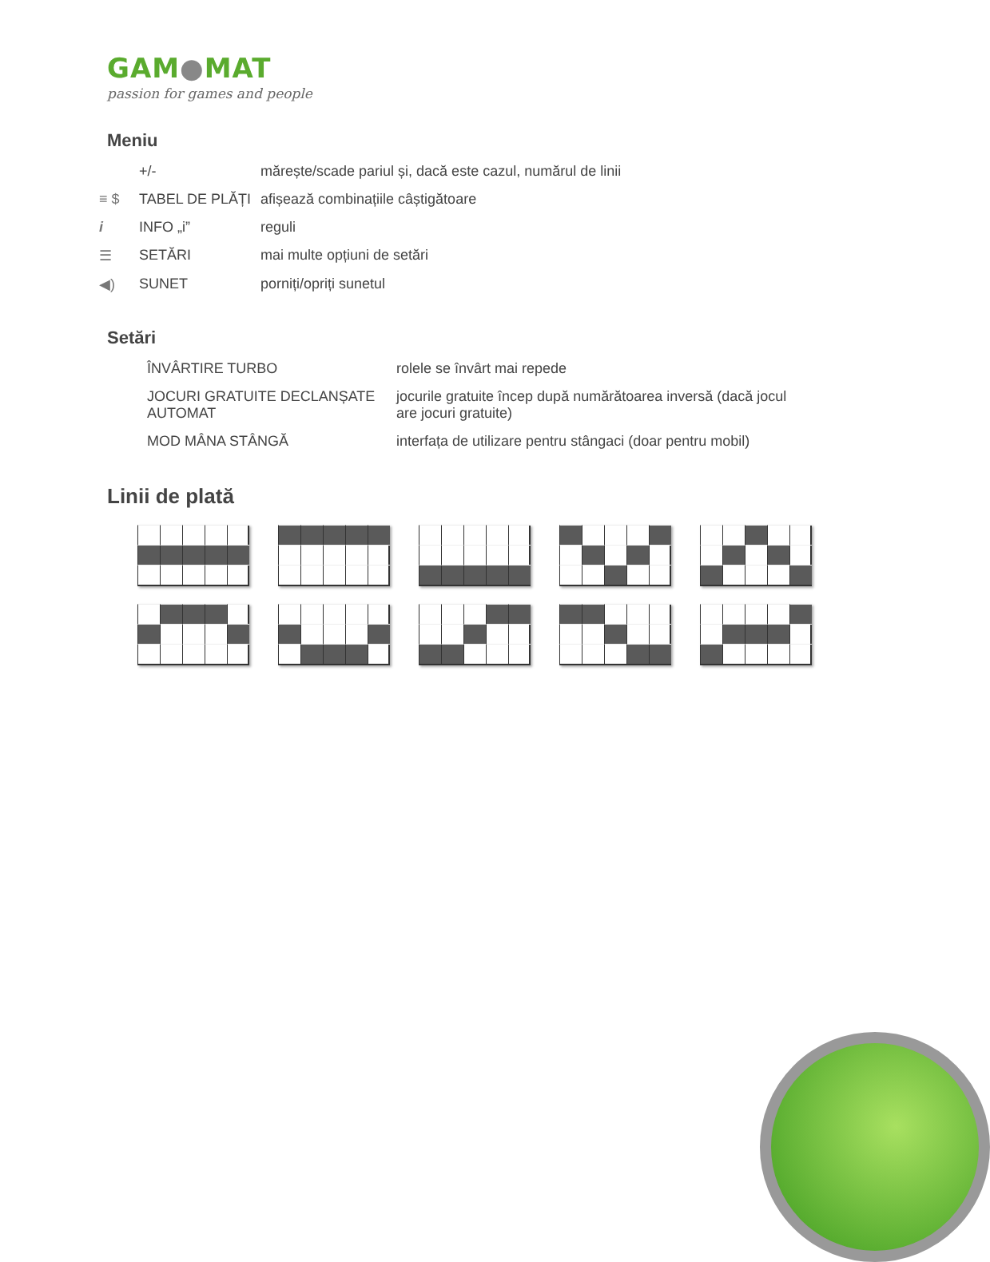GAM●MAT
passion for games and people
Meniu
| | +/- | mărește/scade pariul și, dacă este cazul, numărul de linii |
| ≡ $ | TABEL DE PLĂȚI | afișează combinațiile câștigătoare |
| i | INFO „i” | reguli |
| ☰ | SETĂRI | mai multe opțiuni de setări |
| ◀) | SUNET | porniți/opriți sunetul |
Setări
| ÎNVÂRTIRE TURBO | rolele se învârt mai repede |
| JOCURI GRATUITE DECLANȘATE AUTOMAT | jocurile gratuite încep după numărătoarea inversă (dacă jocul are jocuri gratuite) |
| MOD MÂNA STÂNGĂ | interfața de utilizare pentru stângaci (doar pentru mobil) |
Linii de plată